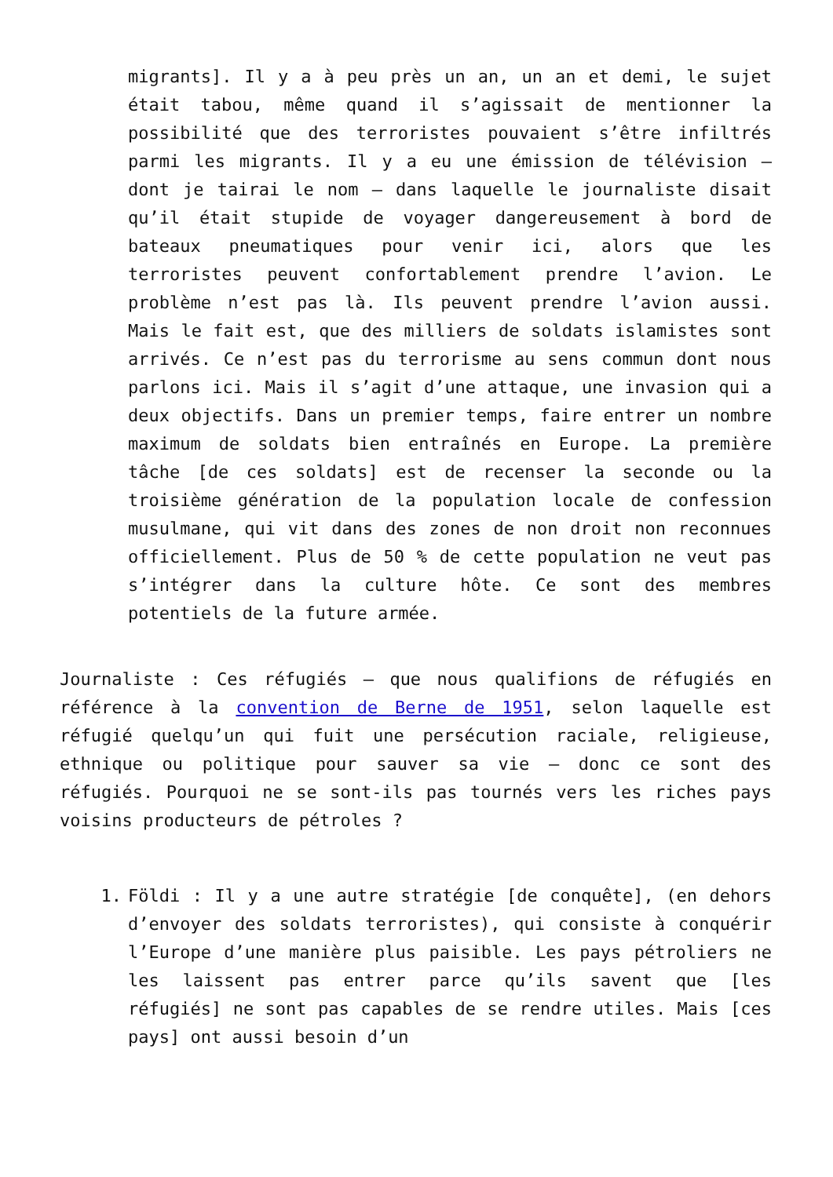migrants]. Il y a à peu près un an, un an et demi, le sujet était tabou, même quand il s’agissait de mentionner la possibilité que des terroristes pouvaient s’être infiltrés parmi les migrants. Il y a eu une émission de télévision – dont je tairai le nom – dans laquelle le journaliste disait qu’il était stupide de voyager dangereusement à bord de bateaux pneumatiques pour venir ici, alors que les terroristes peuvent confortablement prendre l’avion. Le problème n’est pas là. Ils peuvent prendre l’avion aussi. Mais le fait est, que des milliers de soldats islamistes sont arrivés. Ce n’est pas du terrorisme au sens commun dont nous parlons ici. Mais il s’agit d’une attaque, une invasion qui a deux objectifs. Dans un premier temps, faire entrer un nombre maximum de soldats bien entraînés en Europe. La première tâche [de ces soldats] est de recenser la seconde ou la troisième génération de la population locale de confession musulmane, qui vit dans des zones de non droit non reconnues officiellement. Plus de 50 % de cette population ne veut pas s’intégrer dans la culture hôte. Ce sont des membres potentiels de la future armée.
Journaliste : Ces réfugiés – que nous qualifions de réfugiés en référence à la convention de Berne de 1951, selon laquelle est réfugié quelqu’un qui fuit une persécution raciale, religieuse, ethnique ou politique pour sauver sa vie – donc ce sont des réfugiés. Pourquoi ne se sont-ils pas tournés vers les riches pays voisins producteurs de pétroles ?
1. Földi : Il y a une autre stratégie [de conquête], (en dehors d’envoyer des soldats terroristes), qui consiste à conquérir l’Europe d’une manière plus paisible. Les pays pétroliers ne les laissent pas entrer parce qu’ils savent que [les réfugiés] ne sont pas capables de se rendre utiles. Mais [ces pays] ont aussi besoin d’un